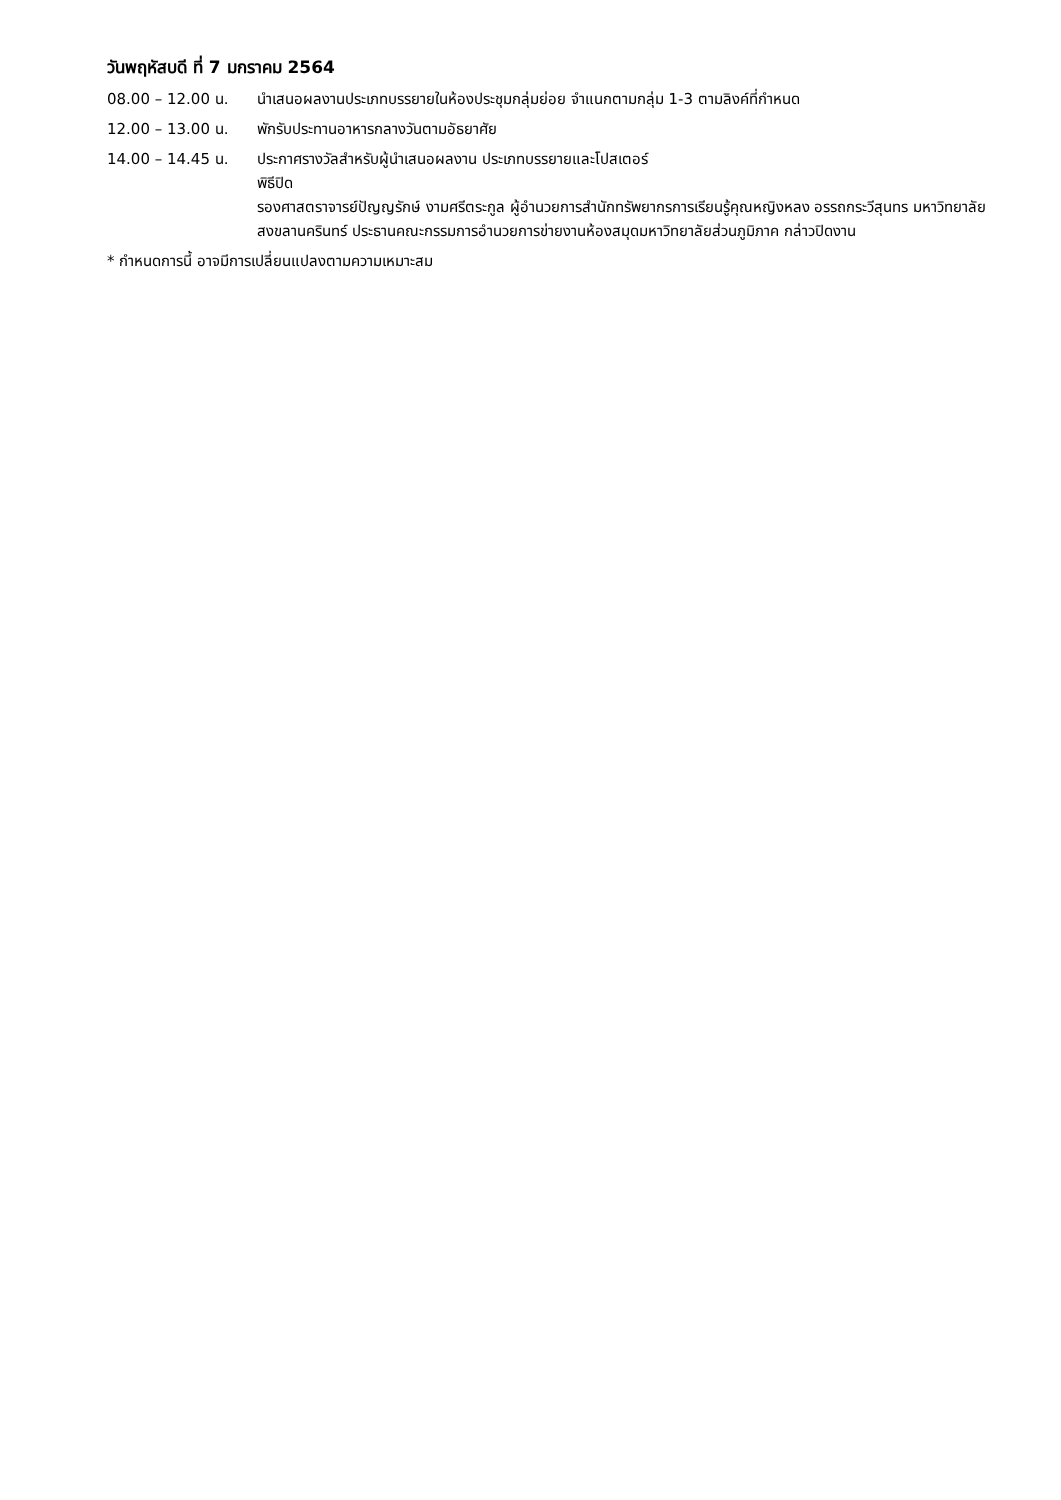วันพฤหัสบดี ที่ 7 มกราคม 2564
08.00 – 12.00 น. นำเสนอผลงานประเภทบรรยายในห้องประชุมกลุ่มย่อย จำแนกตามกลุ่ม 1-3 ตามลิงค์ที่กำหนด
12.00 – 13.00 น. พักรับประทานอาหารกลางวันตามอัธยาศัย
14.00 – 14.45 น. ประกาศรางวัลสำหรับผู้นำเสนอผลงาน ประเภทบรรยายและโปสเตอร์
พิธีปิด
รองศาสตราจารย์ปัญญรักษ์ งามศรีตระกูล ผู้อำนวยการสำนักทรัพยากรการเรียนรู้คุณหญิงหลง อรรถกระวีสุนทร มหาวิทยาลัยสงขลานครินทร์ ประธานคณะกรรมการอำนวยการข่ายงานห้องสมุดมหาวิทยาลัยส่วนภูมิภาค กล่าวปิดงาน
* กำหนดการนี้ อาจมีการเปลี่ยนแปลงตามความเหมาะสม